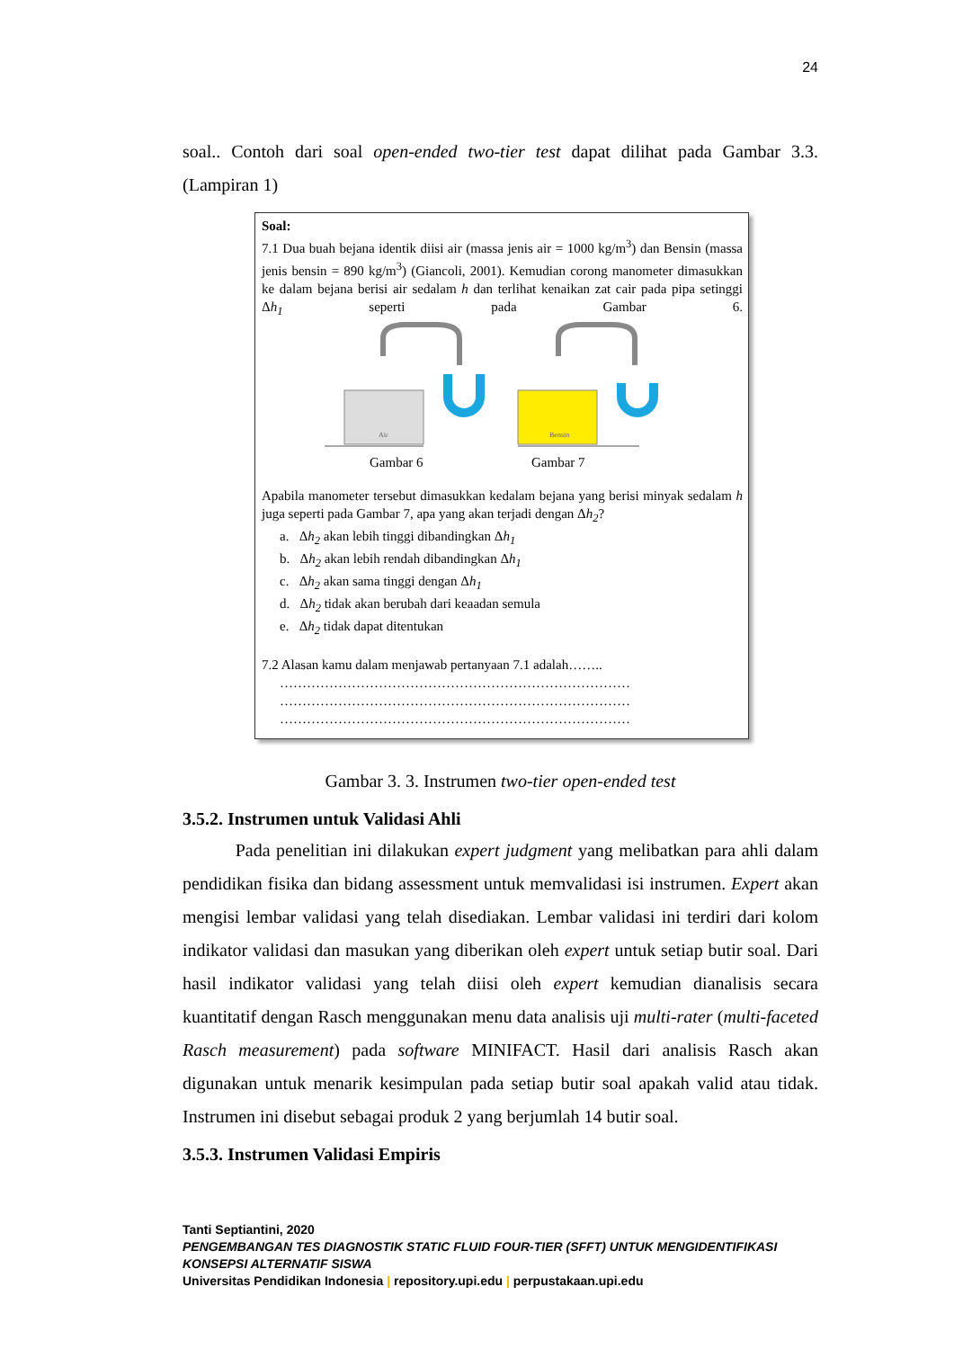24
soal.. Contoh dari soal open-ended two-tier test dapat dilihat pada Gambar 3.3. (Lampiran 1)
Soal:
7.1 Dua buah bejana identik diisi air (massa jenis air = 1000 kg/m<sup>3</sup>) dan Bensin (massa jenis bensin = 890 kg/m<sup>3</sup>) (Giancoli, 2001). Kemudian corong manometer dimasukkan ke dalam bejana berisi air sedalam h dan terlihat kenaikan zat cair pada pipa setinggi Δh<sub>1</sub> seperti pada Gambar 6.
Air
Bensin
Gambar 6
Gambar 7
Apabila manometer tersebut dimasukkan kedalam bejana yang berisi minyak sedalam h juga seperti pada Gambar 7, apa yang akan terjadi dengan Δh<sub>2</sub>?
a. Δh<sub>2</sub> akan lebih tinggi dibandingkan Δh<sub>1</sub>
b. Δh<sub>2</sub> akan lebih rendah dibandingkan Δh<sub>1</sub>
c. Δh<sub>2</sub> akan sama tinggi dengan Δh<sub>1</sub>
d. Δh<sub>2</sub> tidak akan berubah dari keaadan semula
e. Δh<sub>2</sub> tidak dapat ditentukan
7.2 Alasan kamu dalam menjawab pertanyaan 7.1 adalah……..
……………………………………………………………………
……………………………………………………………………
……………………………………………………………………
Gambar 3. 3. Instrumen two-tier open-ended test
3.5.2. Instrumen untuk Validasi Ahli
Pada penelitian ini dilakukan expert judgment yang melibatkan para ahli dalam pendidikan fisika dan bidang assessment untuk memvalidasi isi instrumen. Expert akan mengisi lembar validasi yang telah disediakan. Lembar validasi ini terdiri dari kolom indikator validasi dan masukan yang diberikan oleh expert untuk setiap butir soal. Dari hasil indikator validasi yang telah diisi oleh expert kemudian dianalisis secara kuantitatif dengan Rasch menggunakan menu data analisis uji multi-rater (multi-faceted Rasch measurement) pada software MINIFACT. Hasil dari analisis Rasch akan digunakan untuk menarik kesimpulan pada setiap butir soal apakah valid atau tidak. Instrumen ini disebut sebagai produk 2 yang berjumlah 14 butir soal.
3.5.3. Instrumen Validasi Empiris
Tanti Septiantini, 2020
PENGEMBANGAN TES DIAGNOSTIK STATIC FLUID FOUR-TIER (SFFT) UNTUK MENGIDENTIFIKASI KONSEPSI ALTERNATIF SISWA
Universitas Pendidikan Indonesia | repository.upi.edu | perpustakaan.upi.edu